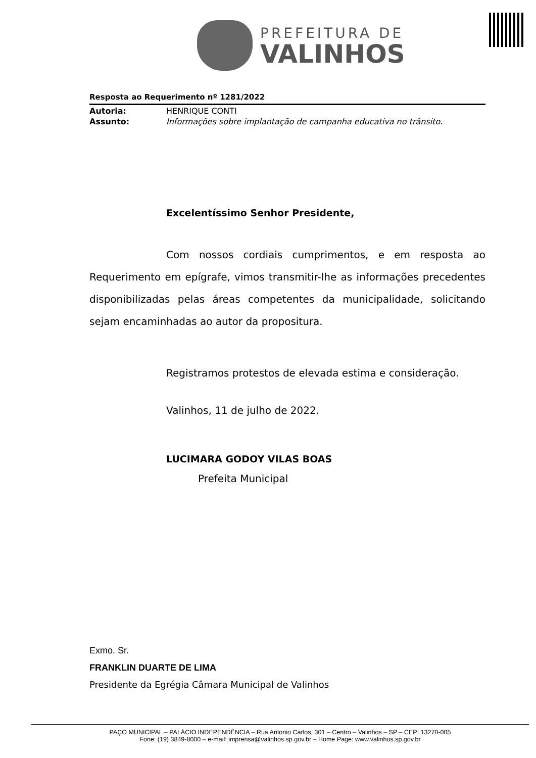PREFEITURA DE
VALINHOS
Resposta ao Requerimento nº 1281/2022
Autoria: HENRIQUE CONTI
Assunto: Informações sobre implantação de campanha educativa no trânsito.
Excelentíssimo Senhor Presidente,
Com nossos cordiais cumprimentos, e em resposta ao Requerimento em epígrafe, vimos transmitir-lhe as informações precedentes disponibilizadas pelas áreas competentes da municipalidade, solicitando sejam encaminhadas ao autor da propositura.
Registramos protestos de elevada estima e consideração.
Valinhos, 11 de julho de 2022.
LUCIMARA GODOY VILAS BOAS
Prefeita Municipal
Exmo. Sr.
FRANKLIN DUARTE DE LIMA
Presidente da Egrégia Câmara Municipal de Valinhos
PAÇO MUNICIPAL – PALÁCIO INDEPENDÊNCIA – Rua Antonio Carlos, 301 – Centro – Valinhos – SP – CEP: 13270-005
Fone: (19) 3849-8000 – e-mail: imprensa@valinhos.sp.gov.br – Home Page: www.valinhos.sp.gov.br